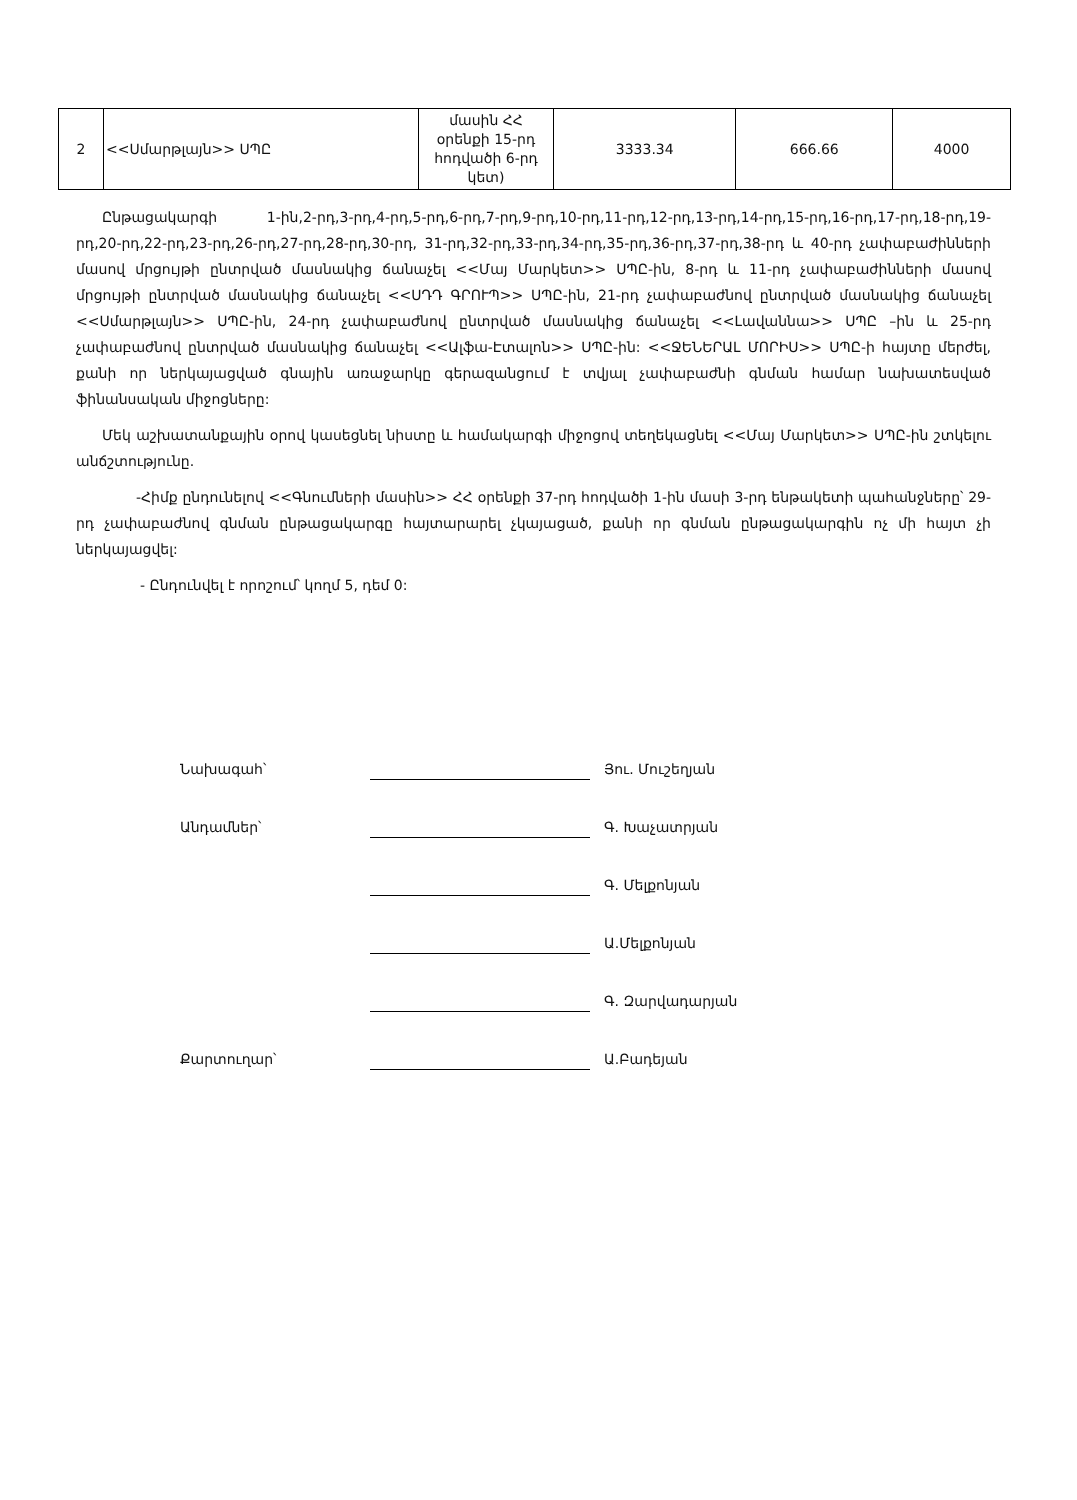| 2 | <<Սմարթլայն>> ՍՊԸ | մասին ՀՀ օրենքի 15-րդ հոդվածի 6-րդ կետ) | 3333.34 | 666.66 | 4000 |
Ընթացակարգի 1-ին,2-րդ,3-րդ,4-րդ,5-րդ,6-րդ,7-րդ,9-րդ,10-րդ,11-րդ,12-րդ,13-րդ,14-րդ,15-րդ,16-րդ,17-րդ,18-րդ,19-րդ,20-րդ,22-րդ,23-րդ,26-րդ,27-րդ,28-րդ,30-րդ, 31-րդ,32-րդ,33-րդ,34-րդ,35-րդ,36-րդ,37-րդ,38-րդ և 40-րդ չափաբաժինների մասով մրցույթի ընտրված մասնակից ճանաչել <<Մայ Մարկետ>> ՍՊԸ-ին, 8-րդ և 11-րդ չափաբաժինների մասով մրցույթի ընտրված մասնակից ճանաչել <<ՍԴԴ ԳՐՈՒՊ>> ՍՊԸ-ին, 21-րդ չափաբաժնով ընտրված մասնակից ճանաչել <<Սմարթլայն>> ՍՊԸ-ին, 24-րդ չափաբաժնով ընտրված մասնակից ճանաչել <<Լավաննա>> ՍՊԸ –ին և 25-րդ չափաբաժնով ընտրված մասնակից ճանաչել <<Ալֆա-Էտալոն>> ՍՊԸ-ին: <<ՋԵՆԵՐԱԼ ՄՈՐԻՍ>> ՍՊԸ-ի հայտը մերժել, քանի որ ներկայացված գնային առաջարկը գերազանցում է տվյալ չափաբաժնի գնման համար նախատեսված ֆինանսական միջոցները:
Մեկ աշխատանքային օրով կասեցնել նիստը և համակարգի միջոցով տեղեկացնել <<Մայ Մարկետ>> ՍՊԸ-ին շտկելու անճշտությունը.
-Հիմք ընդունելով <<Գնումների մասին>> ՀՀ օրենքի 37-րդ հոդվածի 1-ին մասի 3-րդ ենթակետի պահանջները՝ 29-րդ չափաբաժնով գնման ընթացակարգը հայտարարել չկայացած, քանի որ գնման ընթացակարգին ոչ մի հայտ չի ներկայացվել:
- Ընդունվել է որոշում՝ կողմ 5, դեմ 0:
Նախագահ՝ Յու. Մուշեղյան
Անդամներ՝ Գ. Խաչատրյան
Գ. Մելքոնյան
Ա.Մելքոնյան
Գ. Զարվադարյան
Քարտուղար՝ Ա.Բադեյան